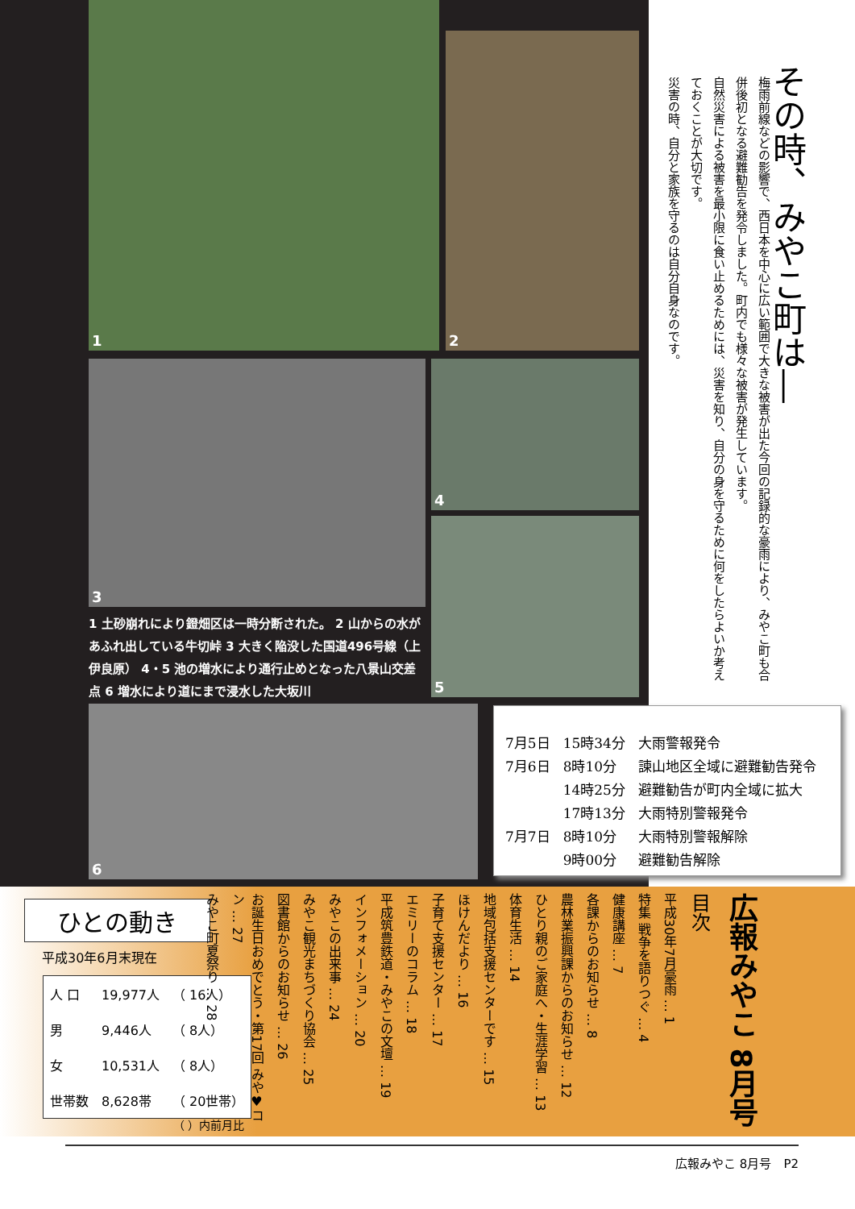その時、みやこ町は―
梅雨前線などの影響で、西日本を中心に広い範囲で大きな被害が出た今回の記録的な豪雨により、みやこ町も合併後初となる避難勧告を発令しました。町内でも様々な被害が発生しています。
自然災害による被害を最小限に食い止めるためには、災害を知り、自分の身を守るために何をしたらよいか考えておくことが大切です。
災害の時、自分と家族を守るのは自分自身なのです。
1
2
3 4
5
6
1 土砂崩れにより鐙畑区は一時分断された。 2 山からの水があふれ出している牛切峠 3 大きく陥没した国道496号線（上伊良原） 4・5 池の増水により通行止めとなった八景山交差点 6 増水により道にまで浸水した大坂川
| 7月5日 | 15時34分 | 大雨警報発令 |
| 7月6日 | 8時10分 | 諫山地区全域に避難勧告発令 |
| | 14時25分 | 避難勧告が町内全域に拡大 |
| | 17時13分 | 大雨特別警報発令 |
| 7月7日 | 8時10分 | 大雨特別警報解除 |
| | 9時00分 | 避難勧告解除 |
ひとの動き
平成30年6月末現在
| 人 口 | 19,977人 | （ 16人） |
| 男 | 9,446人 | （ 8人） |
| 女 | 10,531人 | （ 8人） |
| 世帯数 | 8,628帯 | （ 20世帯） |
（ ）内前月比
広報みやこ 8月号
目次
平成30年7月豪雨 … 1
特集 戦争を語りつぐ … 4
健康講座 … 7
各課からのお知らせ … 8
農林業振興課からのお知らせ … 12
ひとり親のご家庭へ・生涯学習 … 13
体育生活 … 14
地域包括支援センターです … 15
ほけんだより … 16
子育て支援センター … 17
エミリーのコラム … 18
平成筑豊鉄道・みやこの文壇 … 19
インフォメーション … 20
みやこの出来事 … 24
みやこ観光まちづくり協会 … 25
図書館からのお知らせ … 26
お誕生日おめでとう・第17回 みや♥コン … 27
みやこ町夏祭り … 28
広報みやこ 8月号　P2